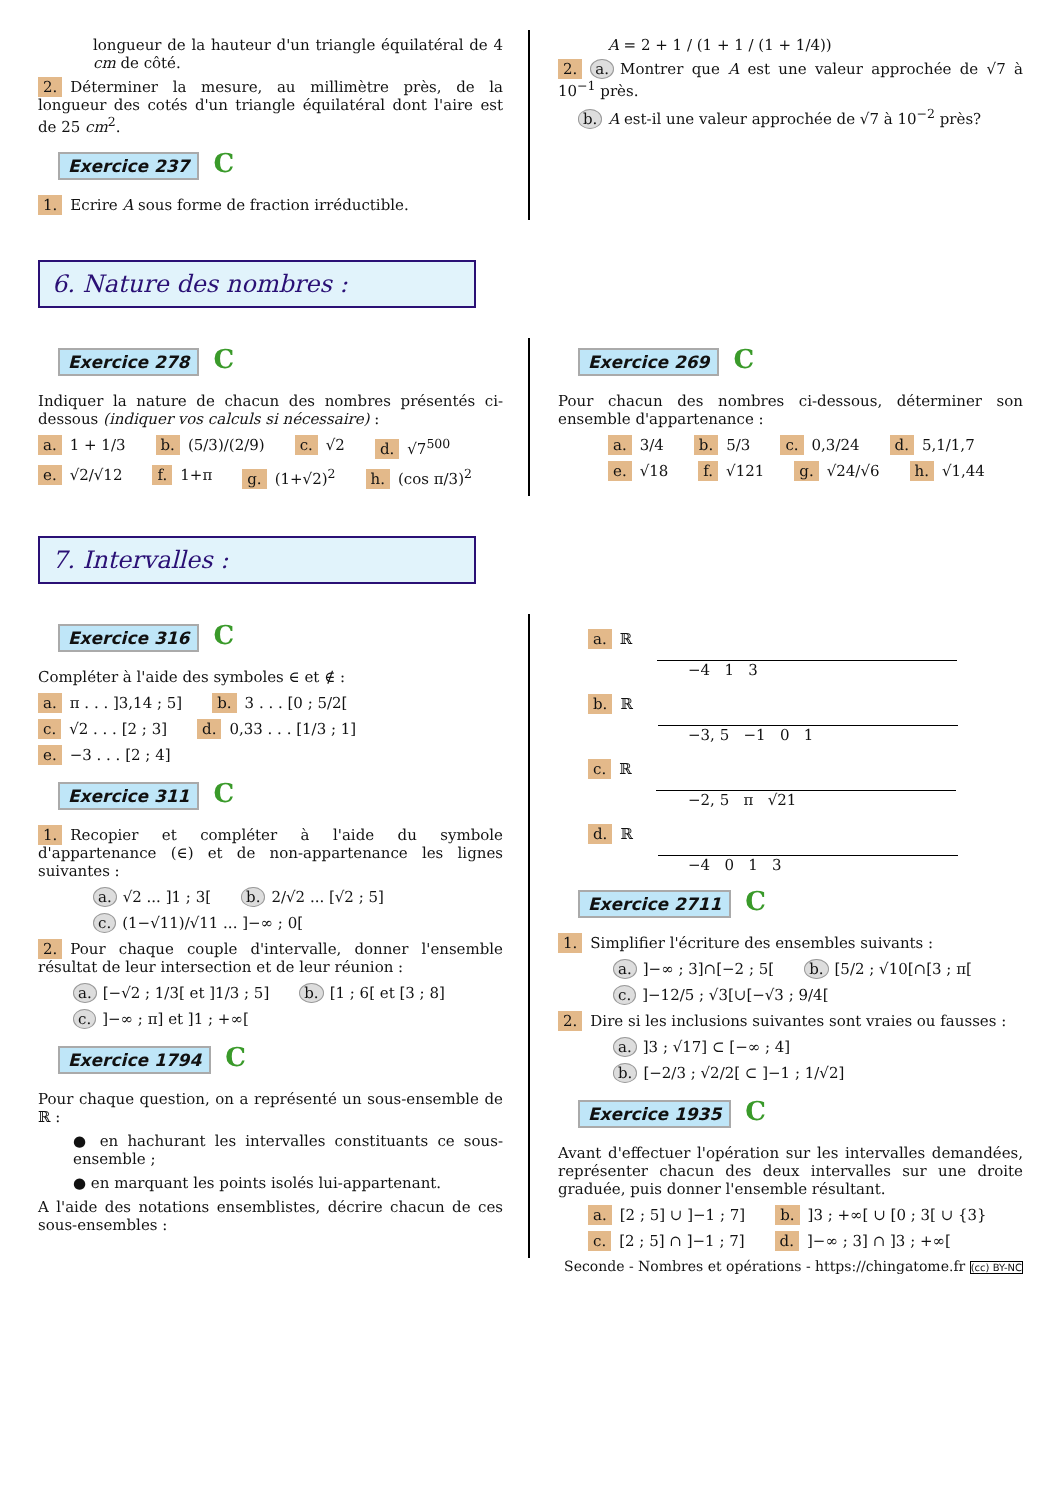longueur de la hauteur d'un triangle équilatéral de 4 cm de côté.
2. Déterminer la mesure, au millimètre près, de la longueur des cotés d'un triangle équilatéral dont l'aire est de 25 cm<sup>2</sup>.
Exercice 237 C
1. Ecrire A sous forme de fraction irréductible.
A = 2 + 1 / (1 + 1 / (1 + 1/4))
2. a. Montrer que A est une valeur approchée de √7 à 10<sup>−1</sup> près.
b. A est-il une valeur approchée de √7 à 10<sup>−2</sup> près?
6. Nature des nombres :
Exercice 278 C
Indiquer la nature de chacun des nombres présentés ci-dessous (indiquer vos calculs si nécessaire) :
a. 1 + 1/3 b. (5/3)/(2/9) c. √2 d. √7<sup>500</sup> e. √2/√12 f. 1+π g. (1+√2)<sup>2</sup> h. (cos π/3)<sup>2</sup>
Exercice 269 C
Pour chacun des nombres ci-dessous, déterminer son ensemble d'appartenance :
a. 3/4 b. 5/3 c. 0,3/24 d. 5,1/1,7 e. √18 f. √121 g. √24/√6 h. √1,44
7. Intervalles :
Exercice 316 C
Compléter à l'aide des symboles ∈ et ∉ :
a. π . . . ]3,14 ; 5] b. 3 . . . [0 ; 5/2[c. √2 . . . [2 ; 3] d. 0,33 . . . [1/3 ; 1] e. −3 . . . [2 ; 4]
Exercice 311 C
1. Recopier et compléter à l'aide du symbole d'appartenance (∈) et de non-appartenance les lignes suivantes :
a. √2 ... ]1 ; 3[b. 2/√2 ... [√2 ; 5] c. (1−√11)/√11 ... ]−∞ ; 0[
2. Pour chaque couple d'intervalle, donner l'ensemble résultat de leur intersection et de leur réunion :
a. [−√2 ; 1/3[ et ]1/3 ; 5] b. [1 ; 6[ et [3 ; 8] c.]−∞ ; π] et ]1 ; +∞[
Exercice 1794 C
Pour chaque question, on a représenté un sous-ensemble de ℝ :
● en hachurant les intervalles constituants ce sous-ensemble ;
● en marquant les points isolés lui-appartenant.
A l'aide des notations ensemblistes, décrire chacun de ces sous-ensembles :
a. ℝ
−4 1 3
b. ℝ
−3, 5 −1 0 1
c. ℝ
−2, 5 π √21
d. ℝ
−4 0 1 3
Exercice 2711 C
1. Simplifier l'écriture des ensembles suivants :
a.]−∞ ; 3]∩[−2 ; 5[b. [5/2 ; √10[∩[3 ; π[c.]−12/5 ; √3[∪[−√3 ; 9/4[
2. Dire si les inclusions suivantes sont vraies ou fausses :
a.]3 ; √17] ⊂ [−∞ ; 4]
b. [−2/3 ; √2/2[ ⊂ ]−1 ; 1/√2]
Exercice 1935 C
Avant d'effectuer l'opération sur les intervalles demandées, représenter chacun des deux intervalles sur une droite graduée, puis donner l'ensemble résultant.
a. [2 ; 5] ∪ ]−1 ; 7] b.]3 ; +∞[ ∪ [0 ; 3[ ∪ {3} c. [2 ; 5] ∩ ]−1 ; 7] d.]−∞ ; 3] ∩ ]3 ; +∞[
Seconde - Nombres et opérations - https://chingatome.fr (cc) BY-NC